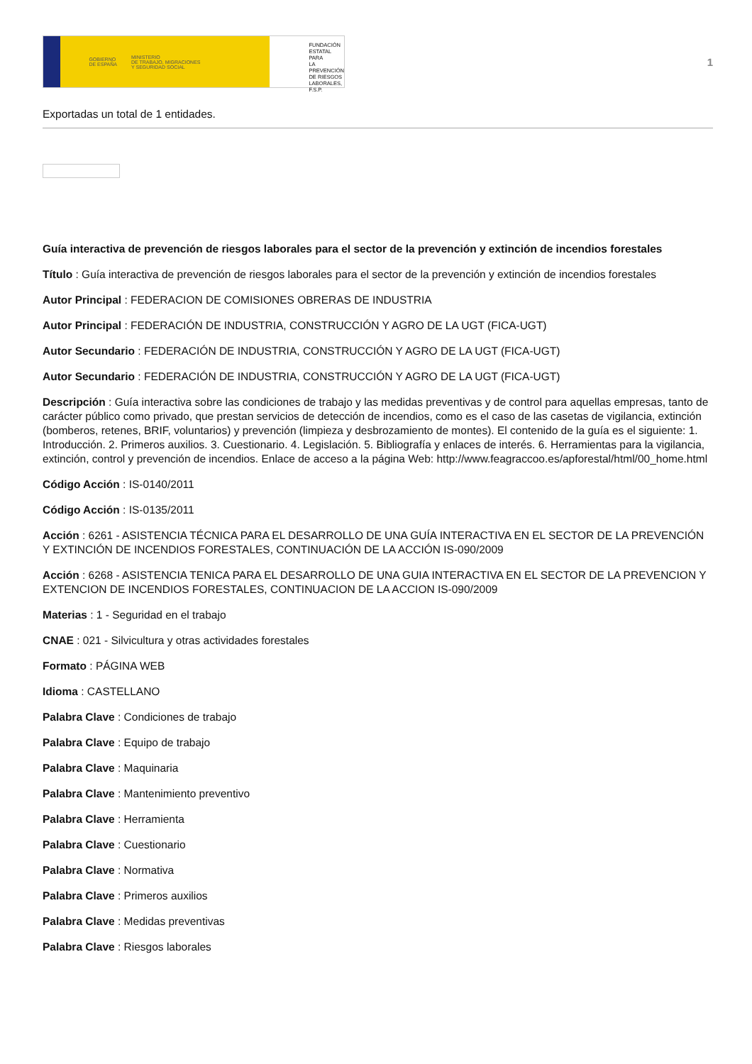GOBIERNO
DE ESPAÑA MINISTERIO
DE TRABAJO, MIGRACIONES
Y SEGURIDAD SOCIAL
FUNDACIÓN
ESTATAL PARA
LA PREVENCIÓN
DE RIESGOS
LABORALES, F.S.P.
1
Exportadas un total de 1 entidades.
Guía interactiva de prevención de riesgos laborales para el sector de la prevención y extinción de incendios forestales
Título : Guía interactiva de prevención de riesgos laborales para el sector de la prevención y extinción de incendios forestales
Autor Principal : FEDERACION DE COMISIONES OBRERAS DE INDUSTRIA
Autor Principal : FEDERACIÓN DE INDUSTRIA, CONSTRUCCIÓN Y AGRO DE LA UGT (FICA-UGT)
Autor Secundario : FEDERACIÓN DE INDUSTRIA, CONSTRUCCIÓN Y AGRO DE LA UGT (FICA-UGT)
Autor Secundario : FEDERACIÓN DE INDUSTRIA, CONSTRUCCIÓN Y AGRO DE LA UGT (FICA-UGT)
Descripción : Guía interactiva sobre las condiciones de trabajo y las medidas preventivas y de control para aquellas empresas, tanto de carácter público como privado, que prestan servicios de detección de incendios, como es el caso de las casetas de vigilancia, extinción (bomberos, retenes, BRIF, voluntarios) y prevención (limpieza y desbrozamiento de montes). El contenido de la guía es el siguiente: 1. Introducción. 2. Primeros auxilios. 3. Cuestionario. 4. Legislación. 5. Bibliografía y enlaces de interés. 6. Herramientas para la vigilancia, extinción, control y prevención de incendios. Enlace de acceso a la página Web: http://www.feagraccoo.es/apforestal/html/00_home.html
Código Acción : IS-0140/2011
Código Acción : IS-0135/2011
Acción : 6261 - ASISTENCIA TÉCNICA PARA EL DESARROLLO DE UNA GUÍA INTERACTIVA EN EL SECTOR DE LA PREVENCIÓN Y EXTINCIÓN DE INCENDIOS FORESTALES, CONTINUACIÓN DE LA ACCIÓN IS-090/2009
Acción : 6268 - ASISTENCIA TENICA PARA EL DESARROLLO DE UNA GUIA INTERACTIVA EN EL SECTOR DE LA PREVENCION Y EXTENCION DE INCENDIOS FORESTALES, CONTINUACION DE LA ACCION IS-090/2009
Materias : 1 - Seguridad en el trabajo
CNAE : 021 - Silvicultura y otras actividades forestales
Formato : PÁGINA WEB
Idioma : CASTELLANO
Palabra Clave : Condiciones de trabajo
Palabra Clave : Equipo de trabajo
Palabra Clave : Maquinaria
Palabra Clave : Mantenimiento preventivo
Palabra Clave : Herramienta
Palabra Clave : Cuestionario
Palabra Clave : Normativa
Palabra Clave : Primeros auxilios
Palabra Clave : Medidas preventivas
Palabra Clave : Riesgos laborales